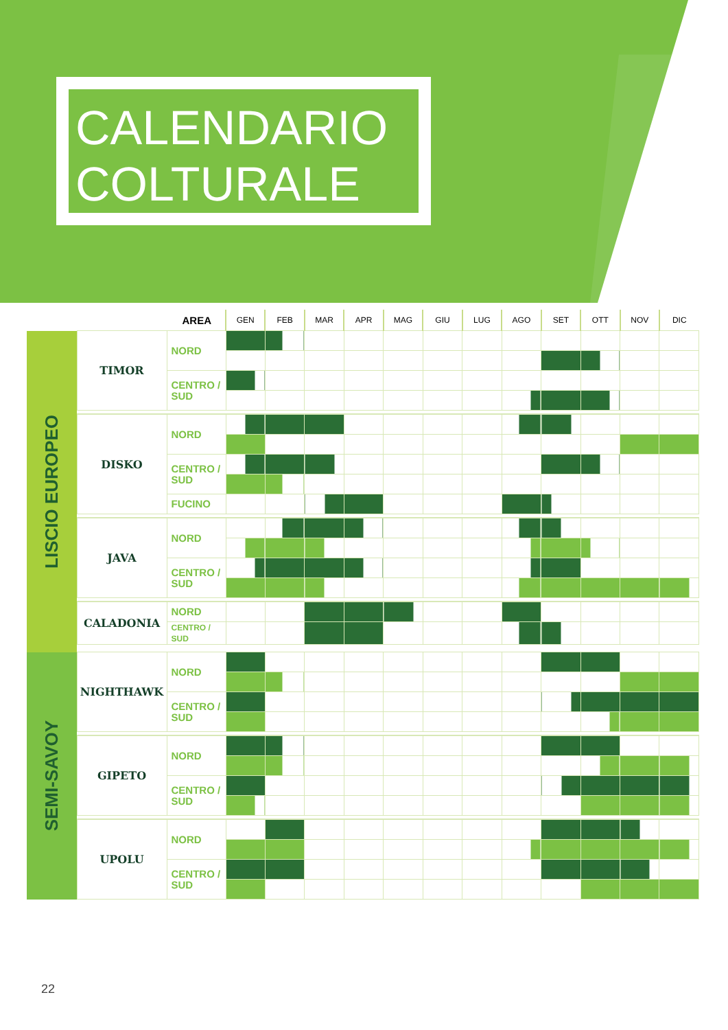CALENDARIO
COLTURALE
| | | AREA | GEN | FEB | MAR | APR | MAG | GIU | LUG | AGO | SET | OTT | NOV | DIC |
| --- | --- | --- | --- | --- | --- | --- | --- | --- | --- | --- | --- | --- | --- | --- |
| LISCIO EUROPEO | TIMOR | NORD | | | | | | | | | | | | |
| | | CENTRO / SUD | | | | | | | | | | | | |
| | DISKO | NORD | | | | | | | | | | | | |
| | | CENTRO / SUD | | | | | | | | | | | | |
| | | FUCINO | | | | | | | | | | | | |
| | JAVA | NORD | | | | | | | | | | | | |
| | | CENTRO / SUD | | | | | | | | | | | | |
| | CALADONIA | NORD | | | | | | | | | | | | |
| | | CENTRO / SUD | | | | | | | | | | | | |
| SEMI-SAVOY | NIGHTHAWK | NORD | | | | | | | | | | | | |
| | | CENTRO / SUD | | | | | | | | | | | | |
| | GIPETO | NORD | | | | | | | | | | | | |
| | | CENTRO / SUD | | | | | | | | | | | | |
| | UPOLU | NORD | | | | | | | | | | | | |
| | | CENTRO / SUD | | | | | | | | | | | | |
22